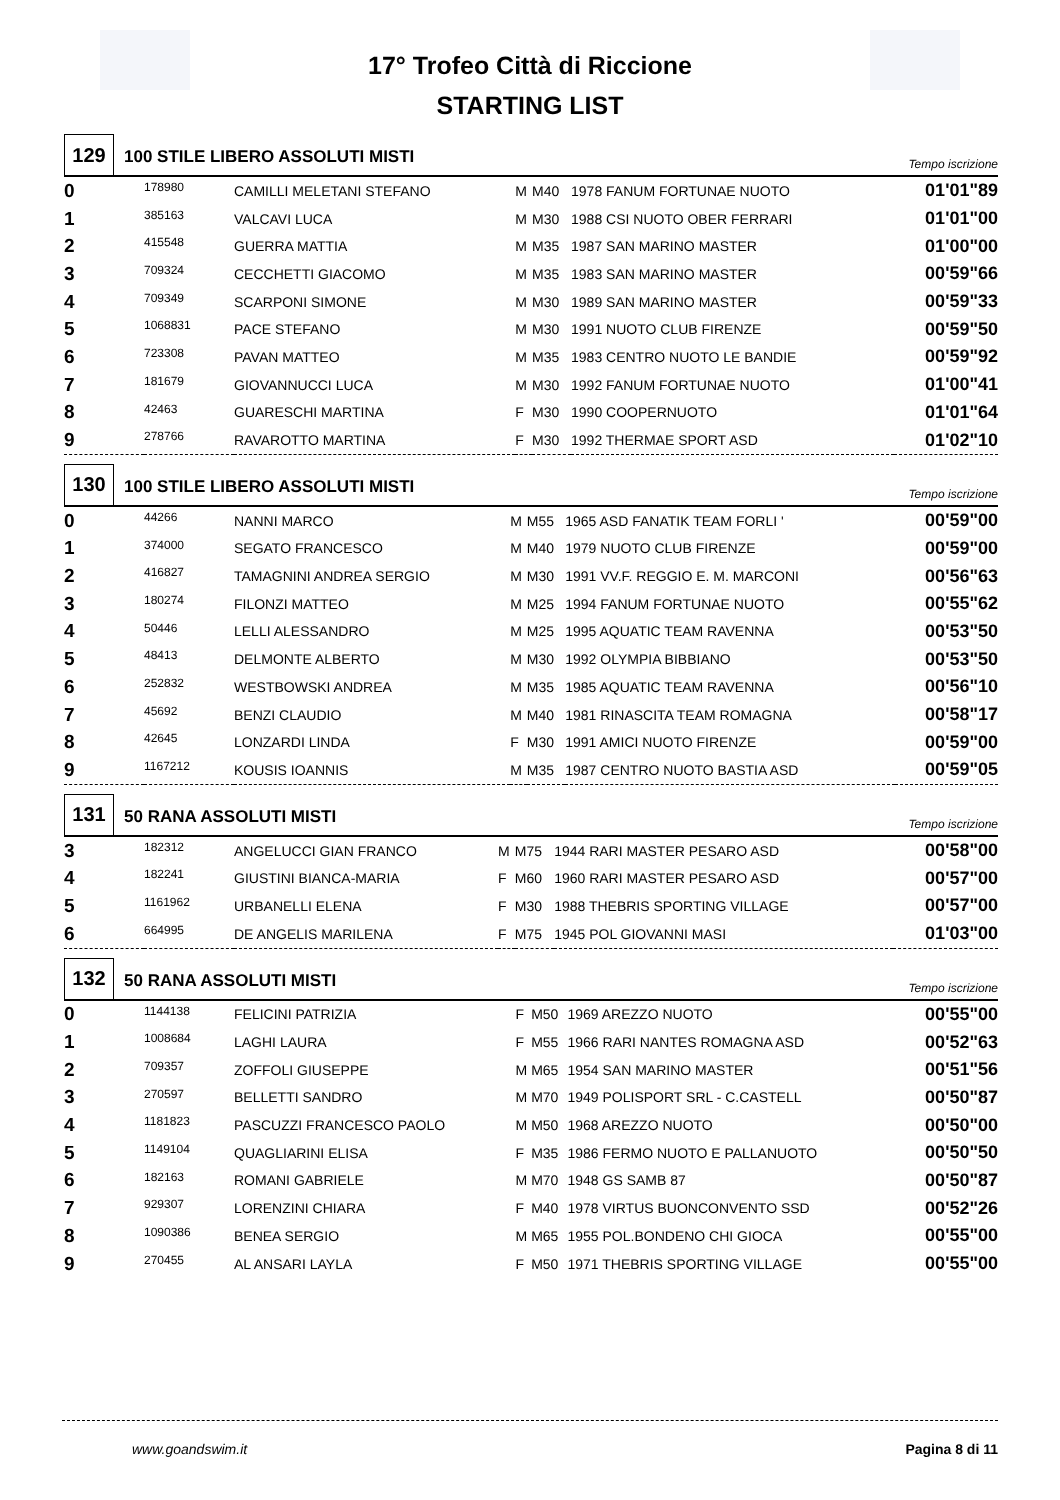17° Trofeo Città di Riccione
STARTING LIST
129
100 STILE LIBERO ASSOLUTI MISTI
Tempo iscrizione
| 0 | 178980 | CAMILLI MELETANI STEFANO | M | M40 | 1978 FANUM FORTUNAE NUOTO | 01'01"89 |
| 1 | 385163 | VALCAVI LUCA | M | M30 | 1988 CSI NUOTO OBER FERRARI | 01'01"00 |
| 2 | 415548 | GUERRA MATTIA | M | M35 | 1987 SAN MARINO MASTER | 01'00"00 |
| 3 | 709324 | CECCHETTI GIACOMO | M | M35 | 1983 SAN MARINO MASTER | 00'59"66 |
| 4 | 709349 | SCARPONI SIMONE | M | M30 | 1989 SAN MARINO MASTER | 00'59"33 |
| 5 | 1068831 | PACE STEFANO | M | M30 | 1991 NUOTO CLUB FIRENZE | 00'59"50 |
| 6 | 723308 | PAVAN MATTEO | M | M35 | 1983 CENTRO NUOTO LE BANDIE | 00'59"92 |
| 7 | 181679 | GIOVANNUCCI LUCA | M | M30 | 1992 FANUM FORTUNAE NUOTO | 01'00"41 |
| 8 | 42463 | GUARESCHI MARTINA | F | M30 | 1990 COOPERNUOTO | 01'01"64 |
| 9 | 278766 | RAVAROTTO MARTINA | F | M30 | 1992 THERMAE SPORT ASD | 01'02"10 |
130
100 STILE LIBERO ASSOLUTI MISTI
Tempo iscrizione
| 0 | 44266 | NANNI MARCO | M | M55 | 1965 ASD FANATIK TEAM FORLI ' | 00'59"00 |
| 1 | 374000 | SEGATO FRANCESCO | M | M40 | 1979 NUOTO CLUB FIRENZE | 00'59"00 |
| 2 | 416827 | TAMAGNINI ANDREA SERGIO | M | M30 | 1991 VV.F. REGGIO E. M. MARCONI | 00'56"63 |
| 3 | 180274 | FILONZI MATTEO | M | M25 | 1994 FANUM FORTUNAE NUOTO | 00'55"62 |
| 4 | 50446 | LELLI ALESSANDRO | M | M25 | 1995 AQUATIC TEAM RAVENNA | 00'53"50 |
| 5 | 48413 | DELMONTE ALBERTO | M | M30 | 1992 OLYMPIA BIBBIANO | 00'53"50 |
| 6 | 252832 | WESTBOWSKI ANDREA | M | M35 | 1985 AQUATIC TEAM RAVENNA | 00'56"10 |
| 7 | 45692 | BENZI CLAUDIO | M | M40 | 1981 RINASCITA TEAM ROMAGNA | 00'58"17 |
| 8 | 42645 | LONZARDI LINDA | F | M30 | 1991 AMICI NUOTO FIRENZE | 00'59"00 |
| 9 | 1167212 | KOUSIS IOANNIS | M | M35 | 1987 CENTRO NUOTO BASTIA ASD | 00'59"05 |
131
50 RANA ASSOLUTI MISTI
Tempo iscrizione
| 3 | 182312 | ANGELUCCI GIAN FRANCO | M | M75 | 1944 RARI MASTER PESARO ASD | 00'58"00 |
| 4 | 182241 | GIUSTINI BIANCA-MARIA | F | M60 | 1960 RARI MASTER PESARO ASD | 00'57"00 |
| 5 | 1161962 | URBANELLI ELENA | F | M30 | 1988 THEBRIS SPORTING VILLAGE | 00'57"00 |
| 6 | 664995 | DE ANGELIS MARILENA | F | M75 | 1945 POL GIOVANNI MASI | 01'03"00 |
132
50 RANA ASSOLUTI MISTI
Tempo iscrizione
| 0 | 1144138 | FELICINI PATRIZIA | F | M50 | 1969 AREZZO NUOTO | 00'55"00 |
| 1 | 1008684 | LAGHI LAURA | F | M55 | 1966 RARI NANTES ROMAGNA ASD | 00'52"63 |
| 2 | 709357 | ZOFFOLI GIUSEPPE | M | M65 | 1954 SAN MARINO MASTER | 00'51"56 |
| 3 | 270597 | BELLETTI SANDRO | M | M70 | 1949 POLISPORT SRL - C.CASTELL | 00'50"87 |
| 4 | 1181823 | PASCUZZI FRANCESCO PAOLO | M | M50 | 1968 AREZZO NUOTO | 00'50"00 |
| 5 | 1149104 | QUAGLIARINI ELISA | F | M35 | 1986 FERMO NUOTO E PALLANUOTO | 00'50"50 |
| 6 | 182163 | ROMANI GABRIELE | M | M70 | 1948 GS SAMB 87 | 00'50"87 |
| 7 | 929307 | LORENZINI CHIARA | F | M40 | 1978 VIRTUS BUONCONVENTO SSD | 00'52"26 |
| 8 | 1090386 | BENEA SERGIO | M | M65 | 1955 POL.BONDENO CHI GIOCA | 00'55"00 |
| 9 | 270455 | AL ANSARI LAYLA | F | M50 | 1971 THEBRIS SPORTING VILLAGE | 00'55"00 |
www.goandswim.it Pagina 8 di 11